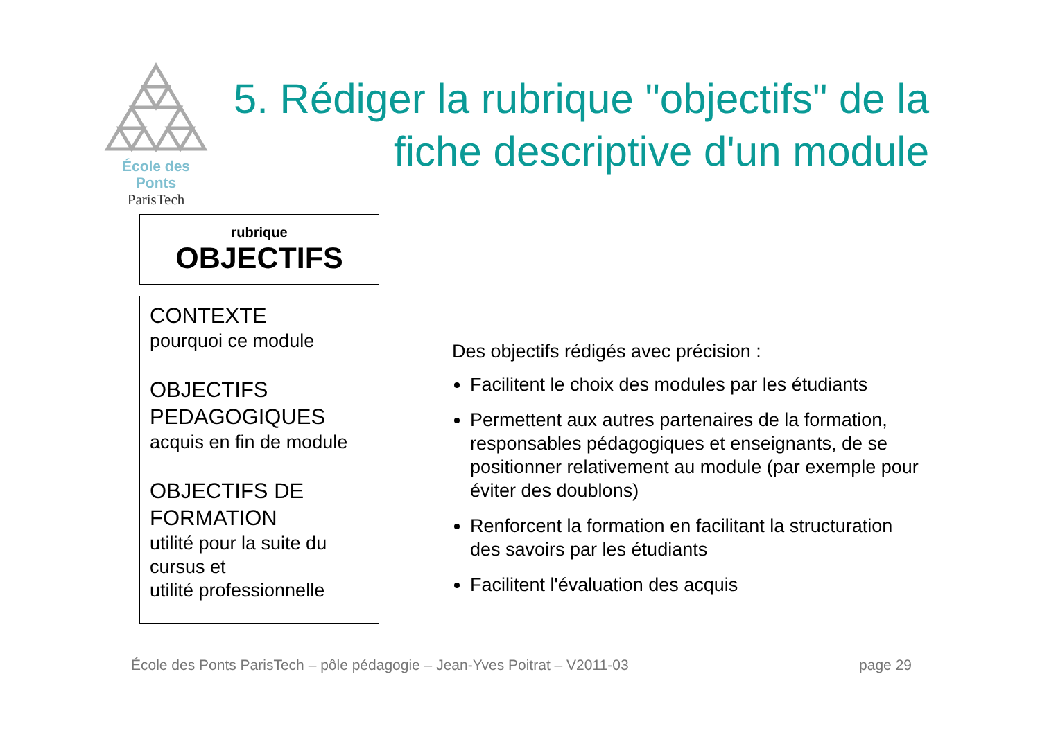École des Ponts
ParisTech
5. Rédiger la rubrique "objectifs" de la fiche descriptive d'un module
rubrique
OBJECTIFS
CONTEXTE
pourquoi ce module
OBJECTIFS
PEDAGOGIQUES
acquis en fin de module
OBJECTIFS DE
FORMATION
utilité pour la suite du cursus et
utilité professionnelle
Des objectifs rédigés avec précision :
Facilitent le choix des modules par les étudiants
Permettent aux autres partenaires de la formation, responsables pédagogiques et enseignants, de se positionner relativement au module (par exemple pour éviter des doublons)
Renforcent la formation en facilitant la structuration des savoirs par les étudiants
Facilitent l'évaluation des acquis
École des Ponts ParisTech – pôle pédagogie – Jean-Yves Poitrat – V2011-03 page 29